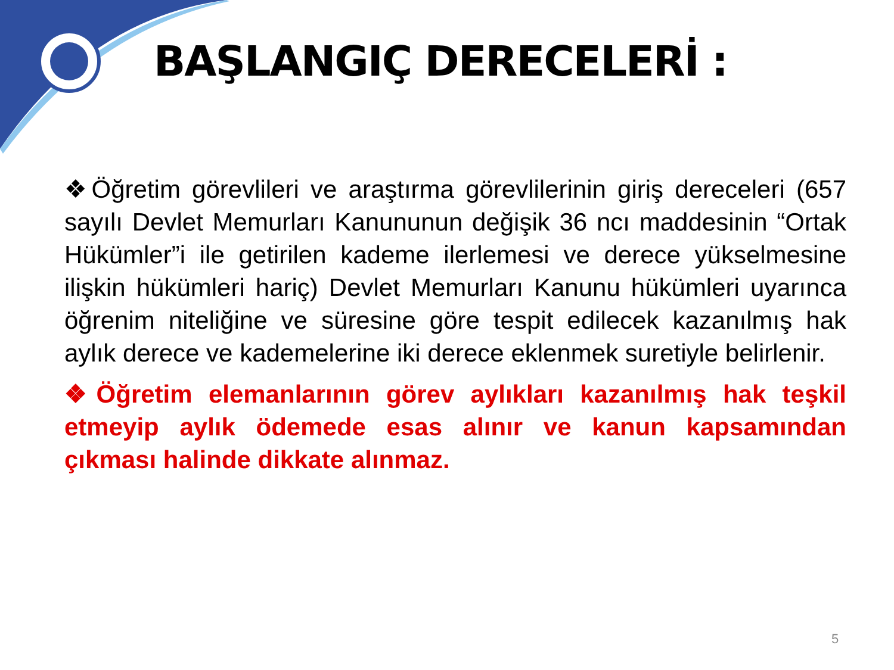BAŞLANGIÇ DERECELERİ :
❖Öğretim görevlileri ve araştırma görevlilerinin giriş dereceleri (657 sayılı Devlet Memurları Kanununun değişik 36 ncı maddesinin “Ortak Hükümler”i ile getirilen kademe ilerlemesi ve derece yükselmesine ilişkin hükümleri hariç) Devlet Memurları Kanunu hükümleri uyarınca öğrenim niteliğine ve süresine göre tespit edilecek kazanılmış hak aylık derece ve kademelerine iki derece eklenmek suretiyle belirlenir.
❖Öğretim elemanlarının görev aylıkları kazanılmış hak teşkil etmeyip aylık ödemede esas alınır ve kanun kapsamından çıkması halinde dikkate alınmaz.
5